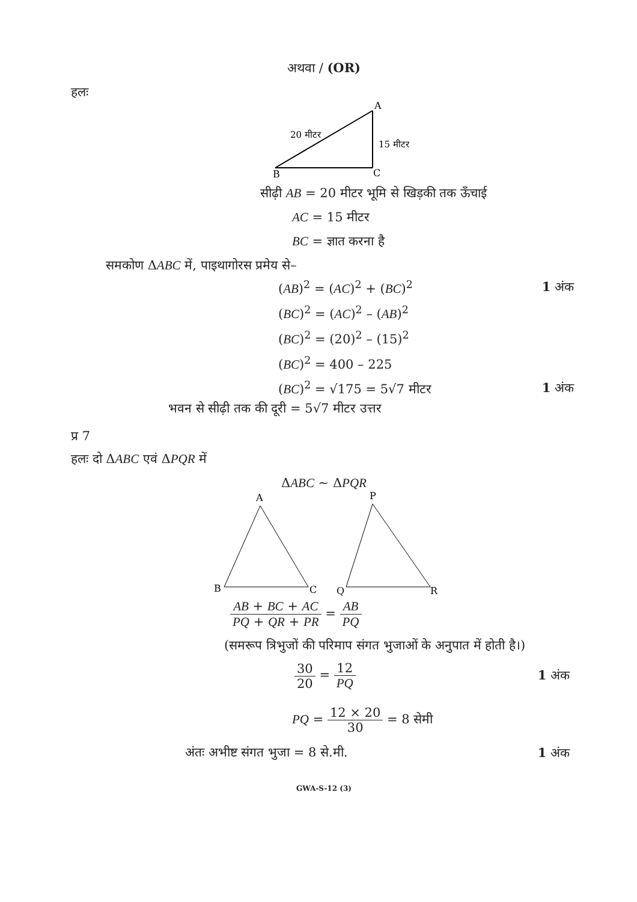अथवा / (OR)
हलः
A
B
C
20 मीटर
15 मीटर
सीढ़ी AB = 20 मीटर भूमि से खिड़की तक ऊँचाई
AC = 15 मीटर
BC = ज्ञात करना है
समकोण ΔABC में, पाइथागोरस प्रमेय से–
(AB)<sup>2</sup> = (AC)<sup>2</sup> + (BC)<sup>2</sup> 1 अंक
(BC)<sup>2</sup> = (AC)<sup>2</sup> – (AB)<sup>2</sup>
(BC)<sup>2</sup> = (20)<sup>2</sup> – (15)<sup>2</sup>
(BC)<sup>2</sup> = 400 – 225
(BC)<sup>2</sup> = √175 = 5√7 मीटर 1 अंक
भवन से सीढ़ी तक की दूरी = 5√7 मीटर उत्तर
प्र 7
हलः दो ΔABC एवं ΔPQR में
ΔABC ~ ΔPQR
A
B
C
P
Q
R
AB + BC + AC PQ + QR + PR = AB PQ
(समरूप त्रिभुजों की परिमाप संगत भुजाओं के अनुपात में होती है।)
30 20 = 12 PQ 1 अंक
PQ = 12 × 20 30 = 8 सेमी
अंतः अभीष्ट संगत भुजा = 8 से.मी. 1 अंक
GWA-S-12 (3)